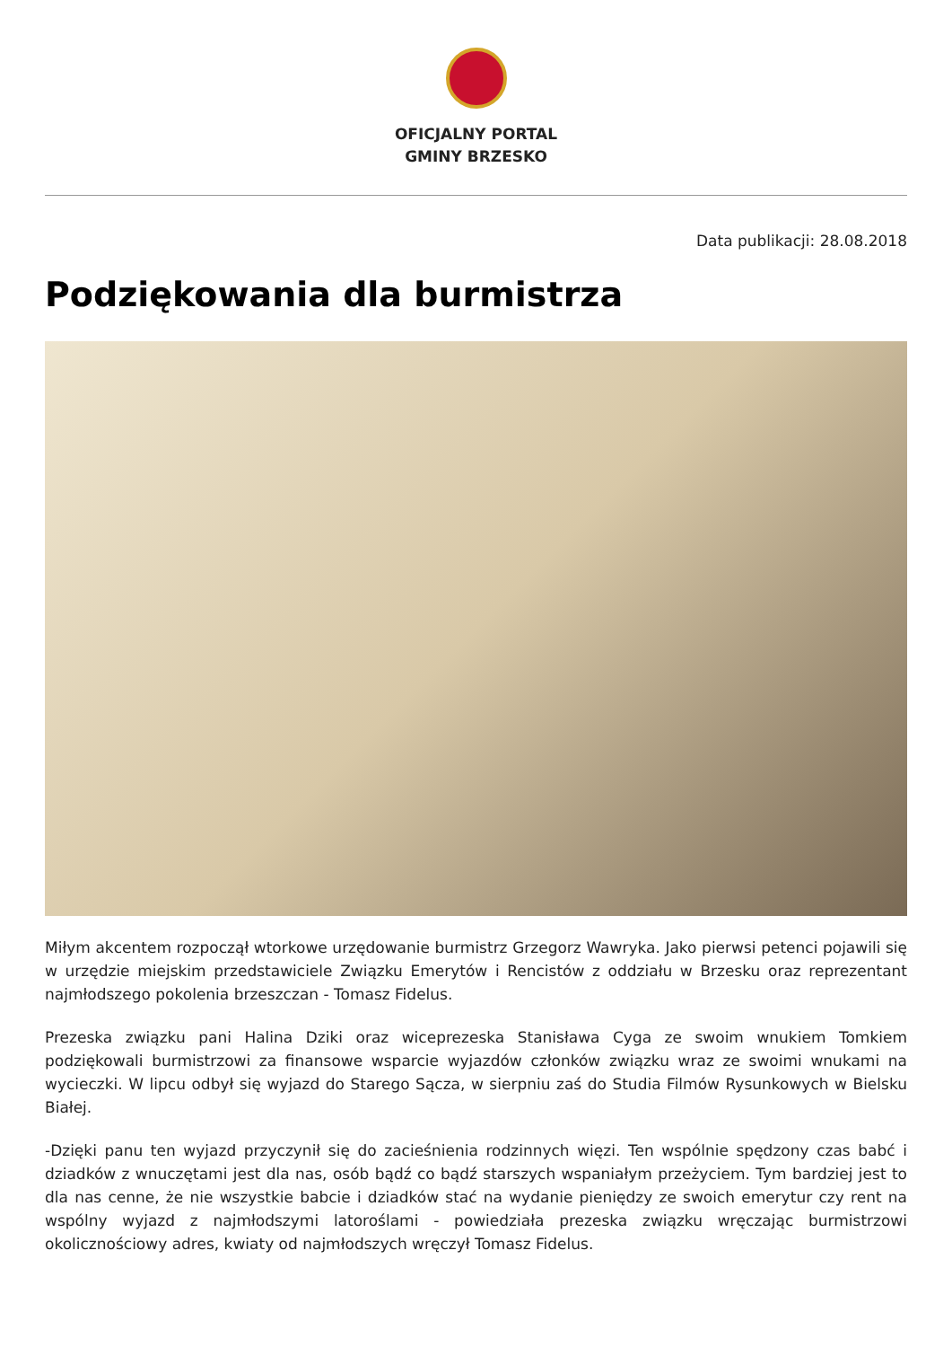OFICJALNY PORTAL
GMINY BRZESKO
Data publikacji: 28.08.2018
Podziękowania dla burmistrza
Miłym akcentem rozpoczął wtorkowe urzędowanie burmistrz Grzegorz Wawryka. Jako pierwsi petenci pojawili się w urzędzie miejskim przedstawiciele Związku Emerytów i Rencistów z oddziału w Brzesku oraz reprezentant najmłodszego pokolenia brzeszczan - Tomasz Fidelus.
Prezeska związku pani Halina Dziki oraz wiceprezeska Stanisława Cyga ze swoim wnukiem Tomkiem podziękowali burmistrzowi za finansowe wsparcie wyjazdów członków związku wraz ze swoimi wnukami na wycieczki. W lipcu odbył się wyjazd do Starego Sącza, w sierpniu zaś do Studia Filmów Rysunkowych w Bielsku Białej.
-Dzięki panu ten wyjazd przyczynił się do zacieśnienia rodzinnych więzi. Ten wspólnie spędzony czas babć i dziadków z wnuczętami jest dla nas, osób bądź co bądź starszych wspaniałym przeżyciem. Tym bardziej jest to dla nas cenne, że nie wszystkie babcie i dziadków stać na wydanie pieniędzy ze swoich emerytur czy rent na wspólny wyjazd z najmłodszymi latoroślami - powiedziała prezeska związku wręczając burmistrzowi okolicznościowy adres, kwiaty od najmłodszych wręczył Tomasz Fidelus.